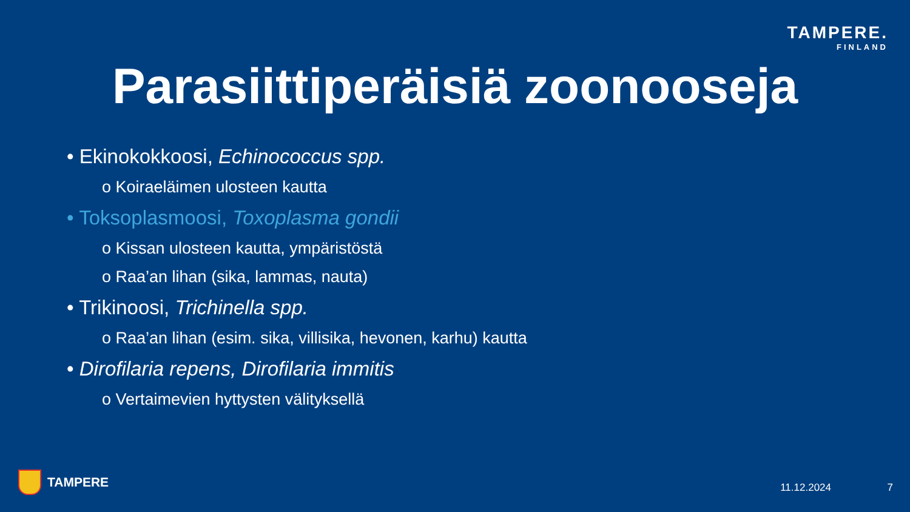TAMPERE.
FINLAND
Parasiittiperäisiä zoonooseja
• Ekinokokkoosi, Echinococcus spp.
o Koiraeläimen ulosteen kautta
• Toksoplasmoosi, Toxoplasma gondii
o Kissan ulosteen kautta, ympäristöstä
o Raa’an lihan (sika, lammas, nauta)
• Trikinoosi, Trichinella spp.
o Raa’an lihan (esim. sika, villisika, hevonen, karhu) kautta
• Dirofilaria repens, Dirofilaria immitis
o Vertaimevien hyttysten välityksellä
TAMPERE 11.12.2024 7